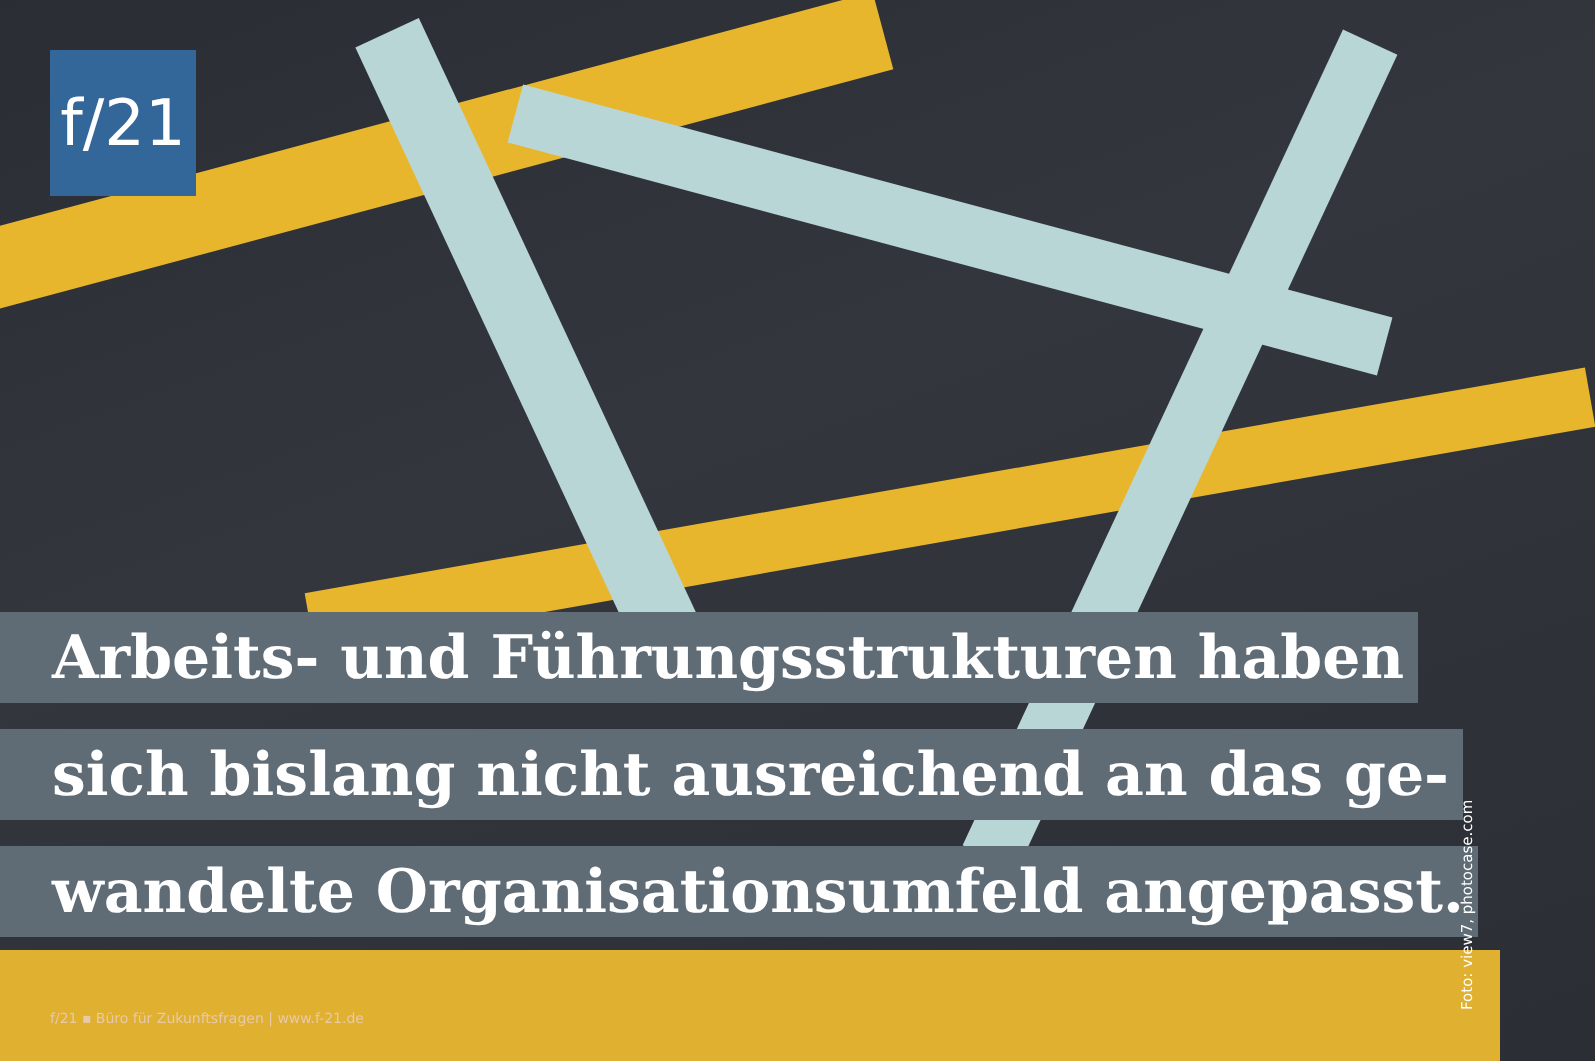f/21
Arbeits- und Führungsstrukturen haben
sich bislang nicht ausreichend an das ge-
wandelte Organisationsumfeld angepasst.
f/21 ▪ Büro für Zukunftsfragen | www.f-21.de
Foto: view7, photocase.com